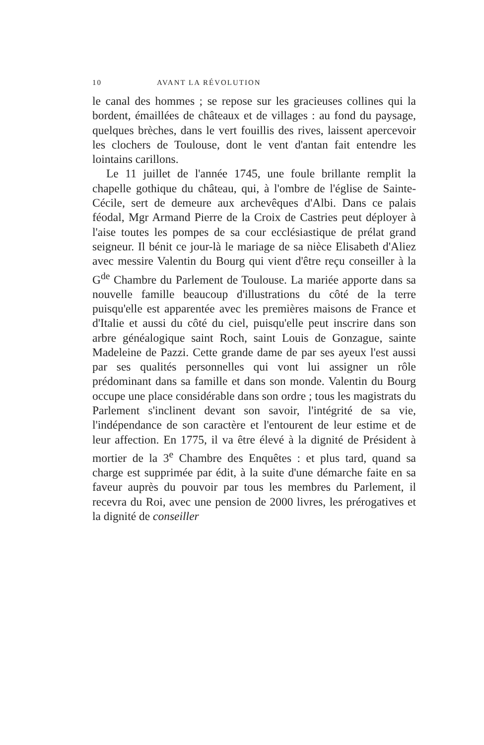10 AVANT LA RÉVOLUTION
le canal des hommes ; se repose sur les gracieuses collines qui la bordent, émaillées de châteaux et de villages : au fond du paysage, quelques brèches, dans le vert fouillis des rives, laissent apercevoir les clochers de Toulouse, dont le vent d'antan fait entendre les lointains carillons.
Le 11 juillet de l'année 1745, une foule brillante remplit la chapelle gothique du château, qui, à l'ombre de l'église de Sainte-Cécile, sert de demeure aux archevêques d'Albi. Dans ce palais féodal, Mgr Armand Pierre de la Croix de Castries peut déployer à l'aise toutes les pompes de sa cour ecclésiastique de prélat grand seigneur. Il bénit ce jour-là le mariage de sa nièce Elisabeth d'Aliez avec messire Valentin du Bourg qui vient d'être reçu conseiller à la G<sup>de</sup> Chambre du Parlement de Toulouse. La mariée apporte dans sa nouvelle famille beaucoup d'illustrations du côté de la terre puisqu'elle est apparentée avec les premières maisons de France et d'Italie et aussi du côté du ciel, puisqu'elle peut inscrire dans son arbre généalogique saint Roch, saint Louis de Gonzague, sainte Madeleine de Pazzi. Cette grande dame de par ses ayeux l'est aussi par ses qualités personnelles qui vont lui assigner un rôle prédominant dans sa famille et dans son monde. Valentin du Bourg occupe une place considérable dans son ordre ; tous les magistrats du Parlement s'inclinent devant son savoir, l'intégrité de sa vie, l'indépendance de son caractère et l'entourent de leur estime et de leur affection. En 1775, il va être élevé à la dignité de Président à mortier de la 3<sup>e</sup> Chambre des Enquêtes : et plus tard, quand sa charge est supprimée par édit, à la suite d'une démarche faite en sa faveur auprès du pouvoir par tous les membres du Parlement, il recevra du Roi, avec une pension de 2000 livres, les prérogatives et la dignité de conseiller